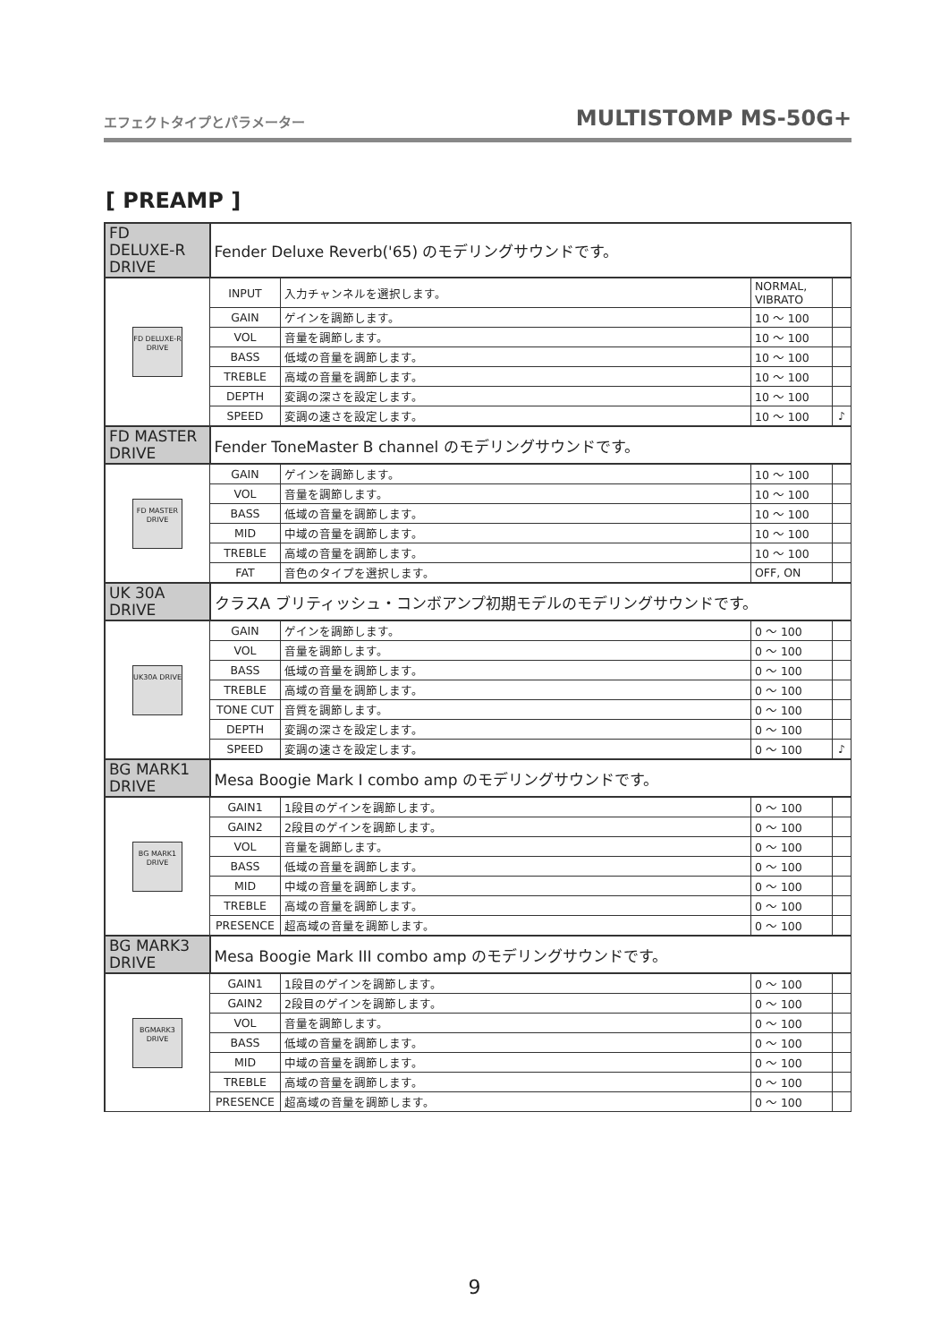エフェクトタイプとパラメーター MULTISTOMP MS-50G+
[ PREAMP ]
| FD DELUXE-R DRIVE | Fender Deluxe Reverb('65) のモデリングサウンドです。 | | | |
| FD DELUXE-R DRIVE | INPUT | 入力チャンネルを選択します。 | NORMAL, VIBRATO | |
| | GAIN | ゲインを調節します。 | 10 ～ 100 | |
| | VOL | 音量を調節します。 | 10 ～ 100 | |
| | BASS | 低域の音量を調節します。 | 10 ～ 100 | |
| | TREBLE | 高域の音量を調節します。 | 10 ～ 100 | |
| | DEPTH | 変調の深さを設定します。 | 10 ～ 100 | |
| | SPEED | 変調の速さを設定します。 | 10 ～ 100 | ♪ |
| FD MASTER DRIVE | Fender ToneMaster B channel のモデリングサウンドです。 | | | |
| FD MASTER DRIVE | GAIN | ゲインを調節します。 | 10 ～ 100 | |
| | VOL | 音量を調節します。 | 10 ～ 100 | |
| | BASS | 低域の音量を調節します。 | 10 ～ 100 | |
| | MID | 中域の音量を調節します。 | 10 ～ 100 | |
| | TREBLE | 高域の音量を調節します。 | 10 ～ 100 | |
| | FAT | 音色のタイプを選択します。 | OFF, ON | |
| UK 30A DRIVE | クラスA ブリティッシュ・コンボアンプ初期モデルのモデリングサウンドです。 | | | |
| UK30A DRIVE | GAIN | ゲインを調節します。 | 0 ～ 100 | |
| | VOL | 音量を調節します。 | 0 ～ 100 | |
| | BASS | 低域の音量を調節します。 | 0 ～ 100 | |
| | TREBLE | 高域の音量を調節します。 | 0 ～ 100 | |
| | TONE CUT | 音質を調節します。 | 0 ～ 100 | |
| | DEPTH | 変調の深さを設定します。 | 0 ～ 100 | |
| | SPEED | 変調の速さを設定します。 | 0 ～ 100 | ♪ |
| BG MARK1 DRIVE | Mesa Boogie Mark I combo amp のモデリングサウンドです。 | | | |
| BG MARK1 DRIVE | GAIN1 | 1段目のゲインを調節します。 | 0 ～ 100 | |
| | GAIN2 | 2段目のゲインを調節します。 | 0 ～ 100 | |
| | VOL | 音量を調節します。 | 0 ～ 100 | |
| | BASS | 低域の音量を調節します。 | 0 ～ 100 | |
| | MID | 中域の音量を調節します。 | 0 ～ 100 | |
| | TREBLE | 高域の音量を調節します。 | 0 ～ 100 | |
| | PRESENCE | 超高域の音量を調節します。 | 0 ～ 100 | |
| BG MARK3 DRIVE | Mesa Boogie Mark III combo amp のモデリングサウンドです。 | | | |
| BGMARK3 DRIVE | GAIN1 | 1段目のゲインを調節します。 | 0 ～ 100 | |
| | GAIN2 | 2段目のゲインを調節します。 | 0 ～ 100 | |
| | VOL | 音量を調節します。 | 0 ～ 100 | |
| | BASS | 低域の音量を調節します。 | 0 ～ 100 | |
| | MID | 中域の音量を調節します。 | 0 ～ 100 | |
| | TREBLE | 高域の音量を調節します。 | 0 ～ 100 | |
| | PRESENCE | 超高域の音量を調節します。 | 0 ～ 100 | |
9